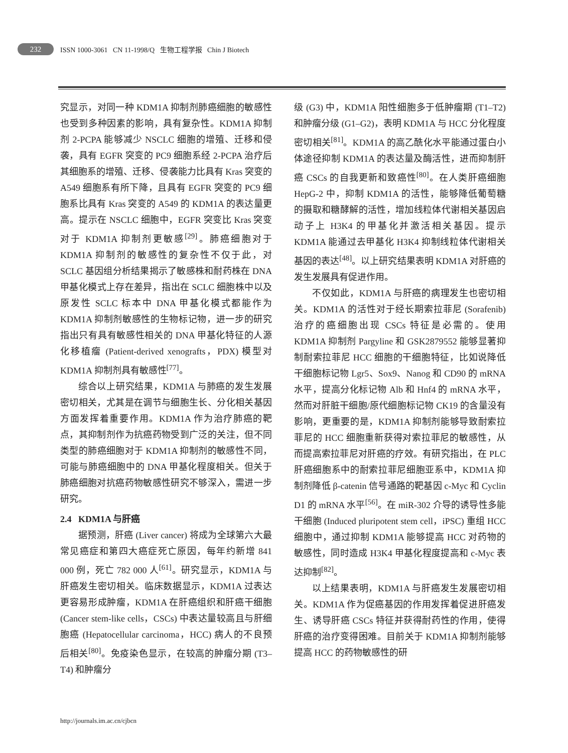232
ISSN 1000-3061 CN 11-1998/Q 生物工程学报 Chin J Biotech
究显示，对同一种 KDM1A 抑制剂肺癌细胞的敏感性也受到多种因素的影响，具有复杂性。KDM1A 抑制剂 2-PCPA 能够减少 NSCLC 细胞的增殖、迁移和侵袭，具有 EGFR 突变的 PC9 细胞系经 2-PCPA 治疗后其细胞系的增殖、迁移、侵袭能力比具有 Kras 突变的 A549 细胞系有所下降，且具有 EGFR 突变的 PC9 细胞系比具有 Kras 突变的 A549 的 KDM1A 的表达量更高。提示在 NSCLC 细胞中，EGFR 突变比 Kras 突变对于 KDM1A 抑制剂更敏感<sup>[29]</sup>。肺癌细胞对于 KDM1A 抑制剂的敏感性的复杂性不仅于此，对 SCLC 基因组分析结果揭示了敏感株和耐药株在 DNA 甲基化模式上存在差异，指出在 SCLC 细胞株中以及原发性 SCLC 标本中 DNA 甲基化模式都能作为 KDM1A 抑制剂敏感性的生物标记物，进一步的研究指出只有具有敏感性相关的 DNA 甲基化特征的人源化移植瘤 (Patient-derived xenografts，PDX) 模型对 KDM1A 抑制剂具有敏感性<sup>[77]</sup>。
综合以上研究结果，KDM1A 与肺癌的发生发展密切相关，尤其是在调节与细胞生长、分化相关基因方面发挥着重要作用。KDM1A 作为治疗肺癌的靶点，其抑制剂作为抗癌药物受到广泛的关注，但不同类型的肺癌细胞对于 KDM1A 抑制剂的敏感性不同，可能与肺癌细胞中的 DNA 甲基化程度相关。但关于肺癌细胞对抗癌药物敏感性研究不够深入，需进一步研究。
2.4 KDM1A 与肝癌
据预测，肝癌 (Liver cancer) 将成为全球第六大最常见癌症和第四大癌症死亡原因，每年约新增 841 000 例，死亡 782 000 人<sup>[61]</sup>。研究显示，KDM1A 与肝癌发生密切相关。临床数据显示，KDM1A 过表达更容易形成肿瘤，KDM1A 在肝癌组织和肝癌干细胞 (Cancer stem-like cells，CSCs) 中表达量较高且与肝细胞癌 (Hepatocellular carcinoma，HCC) 病人的不良预后相关<sup>[80]</sup>。免疫染色显示，在较高的肿瘤分期 (T3–T4) 和肿瘤分
级 (G3) 中，KDM1A 阳性细胞多于低肿瘤期 (T1–T2) 和肿瘤分级 (G1–G2)，表明 KDM1A 与 HCC 分化程度密切相关<sup>[81]</sup>。KDM1A 的高乙酰化水平能通过蛋白小体途径抑制 KDM1A 的表达量及酶活性，进而抑制肝癌 CSCs 的自我更新和致癌性<sup>[80]</sup>。在人类肝癌细胞 HepG-2 中，抑制 KDM1A 的活性，能够降低葡萄糖的摄取和糖酵解的活性，增加线粒体代谢相关基因启动子上 H3K4 的甲基化并激活相关基因。提示 KDM1A 能通过去甲基化 H3K4 抑制线粒体代谢相关基因的表达<sup>[48]</sup>。以上研究结果表明 KDM1A 对肝癌的发生发展具有促进作用。
不仅如此，KDM1A 与肝癌的病理发生也密切相关。KDM1A 的活性对于经长期索拉菲尼 (Sorafenib) 治疗的癌细胞出现 CSCs 特征是必需的。使用 KDM1A 抑制剂 Pargyline 和 GSK2879552 能够显著抑制耐索拉菲尼 HCC 细胞的干细胞特征，比如说降低干细胞标记物 Lgr5、Sox9、Nanog 和 CD90 的 mRNA 水平，提高分化标记物 Alb 和 Hnf4 的 mRNA 水平，然而对肝脏干细胞/原代细胞标记物 CK19 的含量没有影响，更重要的是，KDM1A 抑制剂能够导致耐索拉菲尼的 HCC 细胞重新获得对索拉菲尼的敏感性，从而提高索拉菲尼对肝癌的疗效。有研究指出，在 PLC 肝癌细胞系中的耐索拉菲尼细胞亚系中，KDM1A 抑制剂降低 β-catenin 信号通路的靶基因 c-Myc 和 Cyclin D1 的 mRNA 水平<sup>[56]</sup>。在 miR-302 介导的诱导性多能干细胞 (Induced pluripotent stem cell，iPSC) 重组 HCC 细胞中，通过抑制 KDM1A 能够提高 HCC 对药物的敏感性，同时造成 H3K4 甲基化程度提高和 c-Myc 表达抑制<sup>[82]</sup>。
以上结果表明，KDM1A 与肝癌发生发展密切相关。KDM1A 作为促癌基因的作用发挥着促进肝癌发生、诱导肝癌 CSCs 特征并获得耐药性的作用，使得肝癌的治疗变得困难。目前关于 KDM1A 抑制剂能够提高 HCC 的药物敏感性的研
http://journals.im.ac.cn/cjbcn